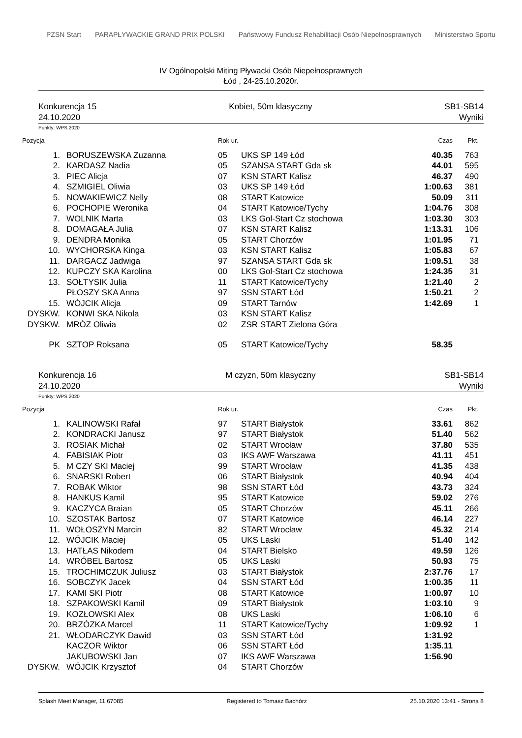PZSN Start
PARAPŁYWACKIE GRAND PRIX POLSKI
Państwowy Fundusz Rehabilitacji Osób Niepełnosprawnych
Ministerstwo Sportu
IV Ogólnopolski Miting Pływacki Osób Niepełnosprawnych
Łód , 24-25.10.2020r.
Konkurencja 15
24.10.2020
Kobiet, 50m klasyczny SB1-SB14
Wyniki
Punkty: WPS 2020
| Pozycja | | Rok ur. | | Czas | Pkt. |
| --- | --- | --- | --- | --- | --- |
| 1. | BORUSZEWSKA Zuzanna | 05 | UKS SP 149 Łód | 40.35 | 763 |
| 2. | KARDASZ Nadia | 05 | SZANSA START Gda sk | 44.01 | 595 |
| 3. | PIEC Alicja | 07 | KSN START Kalisz | 46.37 | 490 |
| 4. | SZMIGIEL Oliwia | 03 | UKS SP 149 Łód | 1:00.63 | 381 |
| 5. | NOWAKIEWICZ Nelly | 08 | START Katowice | 50.09 | 311 |
| 6. | POCHOPIE Weronika | 04 | START Katowice/Tychy | 1:04.76 | 308 |
| 7. | WOLNIK Marta | 03 | LKS Gol-Start Cz stochowa | 1:03.30 | 303 |
| 8. | DOMAGAŁA Julia | 07 | KSN START Kalisz | 1:13.31 | 106 |
| 9. | DENDRA Monika | 05 | START Chorzów | 1:01.95 | 71 |
| 10. | WYCHORSKA Kinga | 03 | KSN START Kalisz | 1:05.83 | 67 |
| 11. | DARGACZ Jadwiga | 97 | SZANSA START Gda sk | 1:09.51 | 38 |
| 12. | KUPCZY SKA Karolina | 00 | LKS Gol-Start Cz stochowa | 1:24.35 | 31 |
| 13. | SOŁTYSIK Julia | 11 | START Katowice/Tychy | 1:21.40 | 2 |
| | PŁOSZY SKA Anna | 97 | SSN START Łód | 1:50.21 | 2 |
| 15. | WÓJCIK Alicja | 09 | START Tarnów | 1:42.69 | 1 |
| DYSKW. | KONWI SKA Nikola | 03 | KSN START Kalisz | | |
| DYSKW. | MRÓZ Oliwia | 02 | ZSR START Zielona Góra | | |
| PK | SZTOP Roksana | 05 | START Katowice/Tychy | 58.35 | |
Konkurencja 16
24.10.2020
M czyzn, 50m klasyczny SB1-SB14
Wyniki
Punkty: WPS 2020
| Pozycja | | Rok ur. | | Czas | Pkt. |
| --- | --- | --- | --- | --- | --- |
| 1. | KALINOWSKI Rafał | 97 | START Białystok | 33.61 | 862 |
| 2. | KONDRACKI Janusz | 97 | START Białystok | 51.40 | 562 |
| 3. | ROSIAK Michał | 02 | START Wrocław | 37.80 | 535 |
| 4. | FABISIAK Piotr | 03 | IKS AWF Warszawa | 41.11 | 451 |
| 5. | M CZY SKI Maciej | 99 | START Wrocław | 41.35 | 438 |
| 6. | SNARSKI Robert | 06 | START Białystok | 40.94 | 404 |
| 7. | ROBAK Wiktor | 98 | SSN START Łód | 43.73 | 324 |
| 8. | HANKUS Kamil | 95 | START Katowice | 59.02 | 276 |
| 9. | KACZYCA Braian | 05 | START Chorzów | 45.11 | 266 |
| 10. | SZOSTAK Bartosz | 07 | START Katowice | 46.14 | 227 |
| 11. | WOŁOSZYN Marcin | 82 | START Wrocław | 45.32 | 214 |
| 12. | WÓJCIK Maciej | 05 | UKS Laski | 51.40 | 142 |
| 13. | HATŁAS Nikodem | 04 | START Bielsko | 49.59 | 126 |
| 14. | WRÓBEL Bartosz | 05 | UKS Laski | 50.93 | 75 |
| 15. | TROCHIMCZUK Juliusz | 03 | START Białystok | 2:37.76 | 17 |
| 16. | SOBCZYK Jacek | 04 | SSN START Łód | 1:00.35 | 11 |
| 17. | KAMI SKI Piotr | 08 | START Katowice | 1:00.97 | 10 |
| 18. | SZPAKOWSKI Kamil | 09 | START Białystok | 1:03.10 | 9 |
| 19. | KOZŁOWSKI Alex | 08 | UKS Laski | 1:06.10 | 6 |
| 20. | BRZÓZKA Marcel | 11 | START Katowice/Tychy | 1:09.92 | 1 |
| 21. | WŁODARCZYK Dawid | 03 | SSN START Łód | 1:31.92 | |
| | KACZOR Wiktor | 06 | SSN START Łód | 1:35.11 | |
| | JAKUBOWSKI Jan | 07 | IKS AWF Warszawa | 1:56.90 | |
| DYSKW. | WÓJCIK Krzysztof | 04 | START Chorzów | | |
Splash Meet Manager, 11.67085 Registered to Tomasz Bachórz 25.10.2020 13:41 - Strona 8